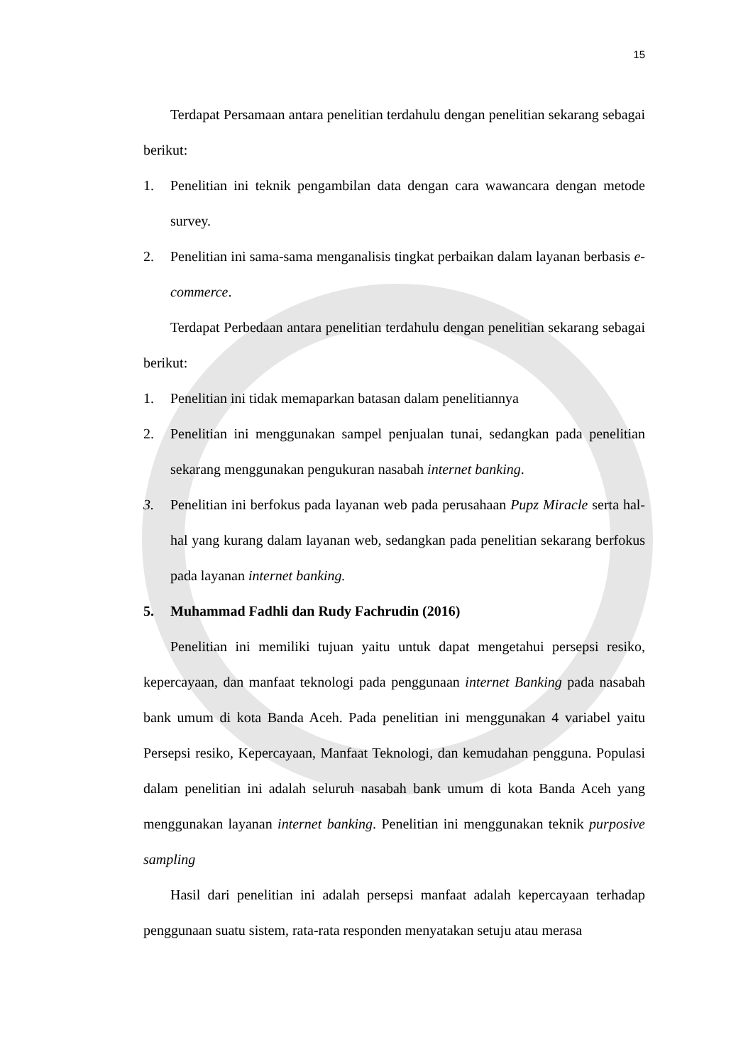15
Terdapat Persamaan antara penelitian terdahulu dengan penelitian sekarang sebagai berikut:
1. Penelitian ini teknik pengambilan data dengan cara wawancara dengan metode survey.
2. Penelitian ini sama-sama menganalisis tingkat perbaikan dalam layanan berbasis e-commerce.
Terdapat Perbedaan antara penelitian terdahulu dengan penelitian sekarang sebagai berikut:
1. Penelitian ini tidak memaparkan batasan dalam penelitiannya
2. Penelitian ini menggunakan sampel penjualan tunai, sedangkan pada penelitian sekarang menggunakan pengukuran nasabah internet banking.
3. Penelitian ini berfokus pada layanan web pada perusahaan Pupz Miracle serta hal-hal yang kurang dalam layanan web, sedangkan pada penelitian sekarang berfokus pada layanan internet banking.
5. Muhammad Fadhli dan Rudy Fachrudin (2016)
Penelitian ini memiliki tujuan yaitu untuk dapat mengetahui persepsi resiko, kepercayaan, dan manfaat teknologi pada penggunaan internet Banking pada nasabah bank umum di kota Banda Aceh. Pada penelitian ini menggunakan 4 variabel yaitu Persepsi resiko, Kepercayaan, Manfaat Teknologi, dan kemudahan pengguna. Populasi dalam penelitian ini adalah seluruh nasabah bank umum di kota Banda Aceh yang menggunakan layanan internet banking. Penelitian ini menggunakan teknik purposive sampling
Hasil dari penelitian ini adalah persepsi manfaat adalah kepercayaan terhadap penggunaan suatu sistem, rata-rata responden menyatakan setuju atau merasa